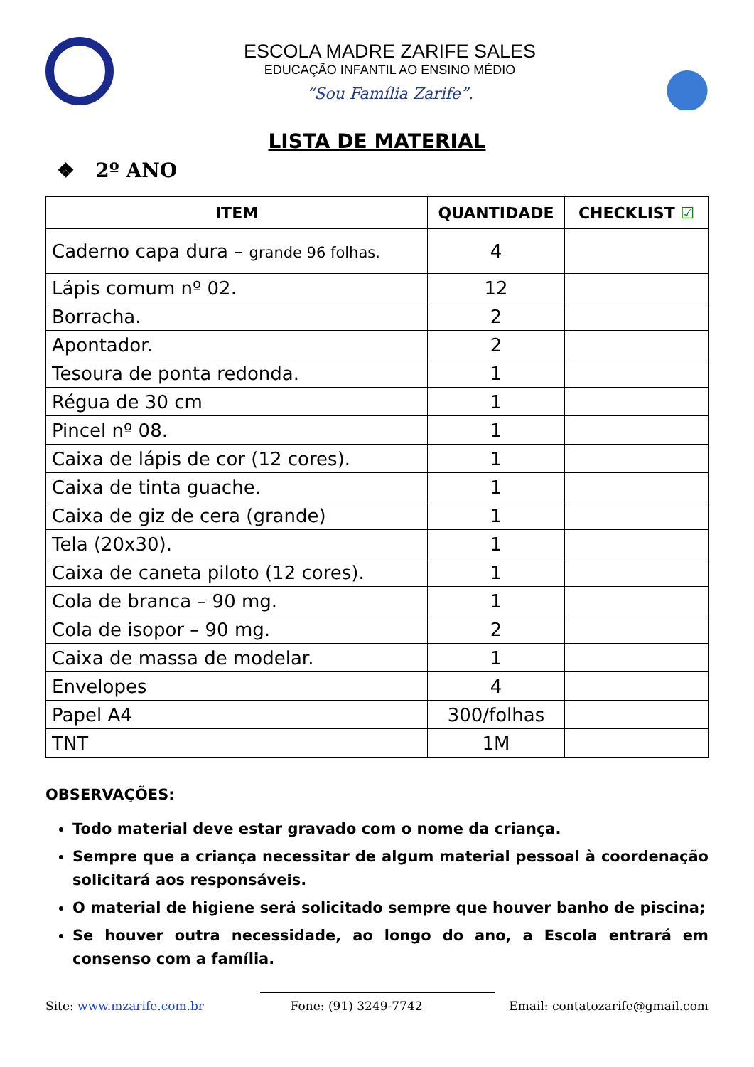ESCOLA MADRE ZARIFE SALES
EDUCAÇÃO INFANTIL AO ENSINO MÉDIO
“Sou Família Zarife”.
LISTA DE MATERIAL
❖ 2º ANO
| ITEM | QUANTIDADE | CHECKLIST ☑ |
| --- | --- | --- |
| Caderno capa dura – grande 96 folhas. | 4 | |
| Lápis comum nº 02. | 12 | |
| Borracha. | 2 | |
| Apontador. | 2 | |
| Tesoura de ponta redonda. | 1 | |
| Régua de 30 cm | 1 | |
| Pincel nº 08. | 1 | |
| Caixa de lápis de cor (12 cores). | 1 | |
| Caixa de tinta guache. | 1 | |
| Caixa de giz de cera (grande) | 1 | |
| Tela (20x30). | 1 | |
| Caixa de caneta piloto (12 cores). | 1 | |
| Cola de branca – 90 mg. | 1 | |
| Cola de isopor – 90 mg. | 2 | |
| Caixa de massa de modelar. | 1 | |
| Envelopes | 4 | |
| Papel A4 | 300/folhas | |
| TNT | 1M | |
OBSERVAÇÕES:
Todo material deve estar gravado com o nome da criança.
Sempre que a criança necessitar de algum material pessoal à coordenação solicitará aos responsáveis.
O material de higiene será solicitado sempre que houver banho de piscina;
Se houver outra necessidade, ao longo do ano, a Escola entrará em consenso com a família.
Site: www.mzarife.com.br Fone: (91) 3249-7742 Email: contatozarife@gmail.com